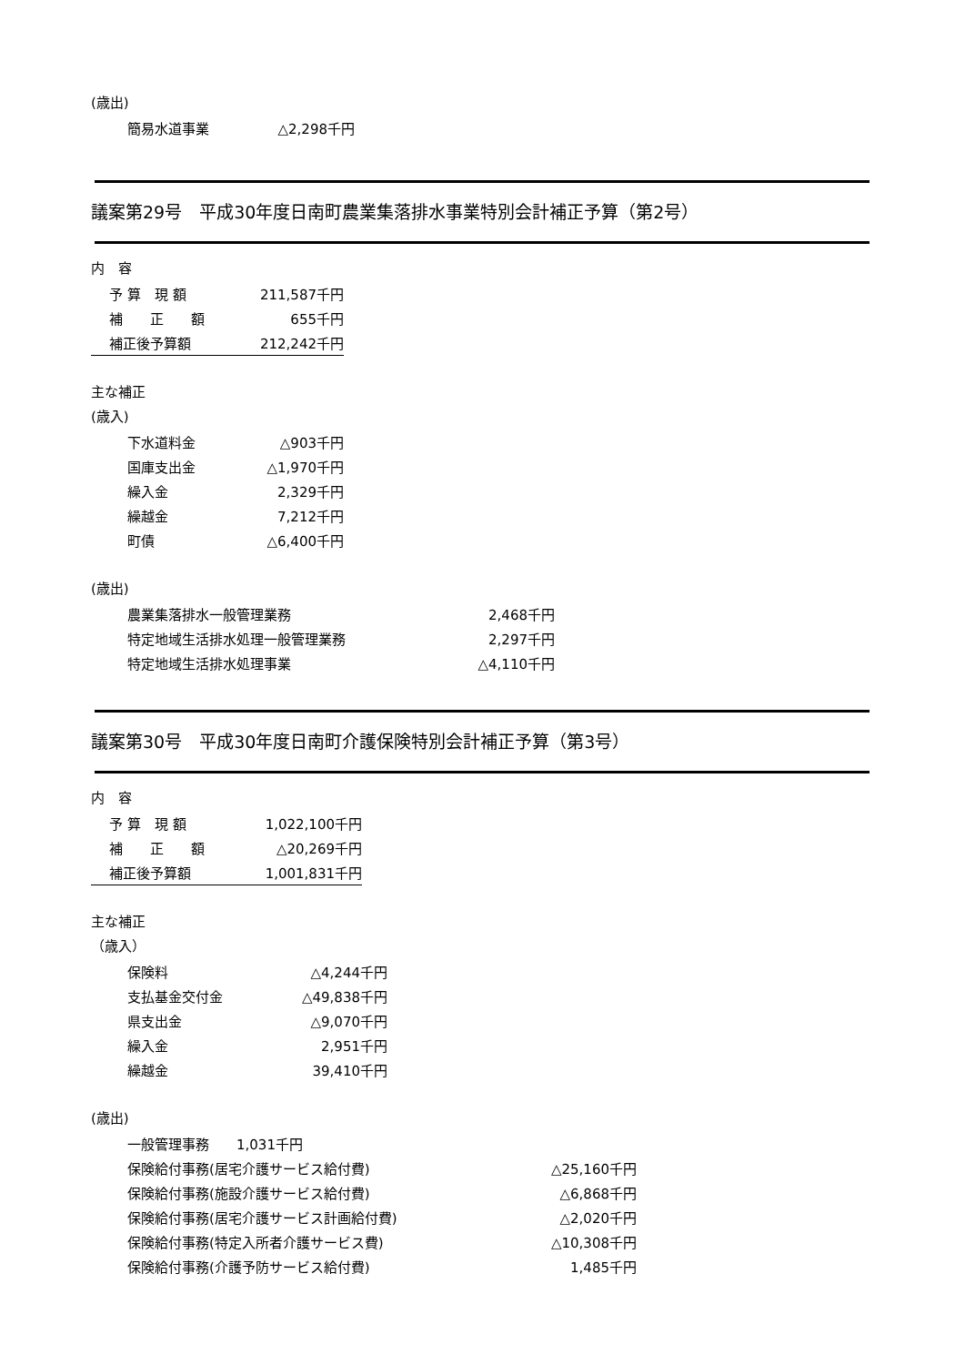(歳出)
| 簡易水道事業 | △2,298千円 |
議案第29号　平成30年度日南町農業集落排水事業特別会計補正予算（第2号）
内　容
| 予 算 現 額 | 211,587千円 |
| 補 正 額 | 655千円 |
| 補正後予算額 | 212,242千円 |
主な補正
(歳入)
| 下水道料金 | △903千円 |
| 国庫支出金 | △1,970千円 |
| 繰入金 | 2,329千円 |
| 繰越金 | 7,212千円 |
| 町債 | △6,400千円 |
(歳出)
| 農業集落排水一般管理業務 | 2,468千円 |
| 特定地域生活排水処理一般管理業務 | 2,297千円 |
| 特定地域生活排水処理事業 | △4,110千円 |
議案第30号　平成30年度日南町介護保険特別会計補正予算（第3号）
内　容
| 予 算 現 額 | 1,022,100千円 |
| 補 正 額 | △20,269千円 |
| 補正後予算額 | 1,001,831千円 |
主な補正
（歳入）
| 保険料 | △4,244千円 |
| 支払基金交付金 | △49,838千円 |
| 県支出金 | △9,070千円 |
| 繰入金 | 2,951千円 |
| 繰越金 | 39,410千円 |
(歳出)
| 一般管理事務 1,031千円 | |
| 保険給付事務(居宅介護サービス給付費) | △25,160千円 |
| 保険給付事務(施設介護サービス給付費) | △6,868千円 |
| 保険給付事務(居宅介護サービス計画給付費) | △2,020千円 |
| 保険給付事務(特定入所者介護サービス費) | △10,308千円 |
| 保険給付事務(介護予防サービス給付費) | 1,485千円 |